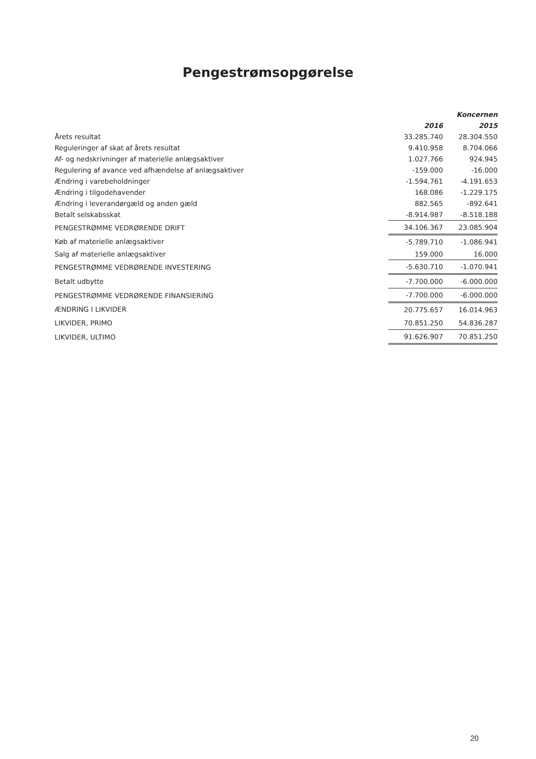Pengestrømsopgørelse
| | | Koncernen |
| | 2016 | 2015 |
| Årets resultat | 33.285.740 | 28.304.550 |
| Reguleringer af skat af årets resultat | 9.410.958 | 8.704.066 |
| Af- og nedskrivninger af materielle anlægsaktiver | 1.027.766 | 924.945 |
| Regulering af avance ved afhændelse af anlægsaktiver | -159.000 | -16.000 |
| Ændring i varebeholdninger | -1.594.761 | -4.191.653 |
| Ændring i tilgodehavender | 168.086 | -1.229.175 |
| Ændring i leverandørgæld og anden gæld | 882.565 | -892.641 |
| Betalt selskabsskat | -8.914.987 | -8.518.188 |
| PENGESTRØMME VEDRØRENDE DRIFT | 34.106.367 | 23.085.904 |
| Køb af materielle anlægsaktiver | -5.789.710 | -1.086.941 |
| Salg af materielle anlægsaktiver | 159.000 | 16.000 |
| PENGESTRØMME VEDRØRENDE INVESTERING | -5.630.710 | -1.070.941 |
| Betalt udbytte | -7.700.000 | -6.000.000 |
| PENGESTRØMME VEDRØRENDE FINANSIERING | -7.700.000 | -6.000.000 |
| ÆNDRING I LIKVIDER | 20.775.657 | 16.014.963 |
| LIKVIDER, PRIMO | 70.851.250 | 54.836.287 |
| LIKVIDER, ULTIMO | 91.626.907 | 70.851.250 |
20